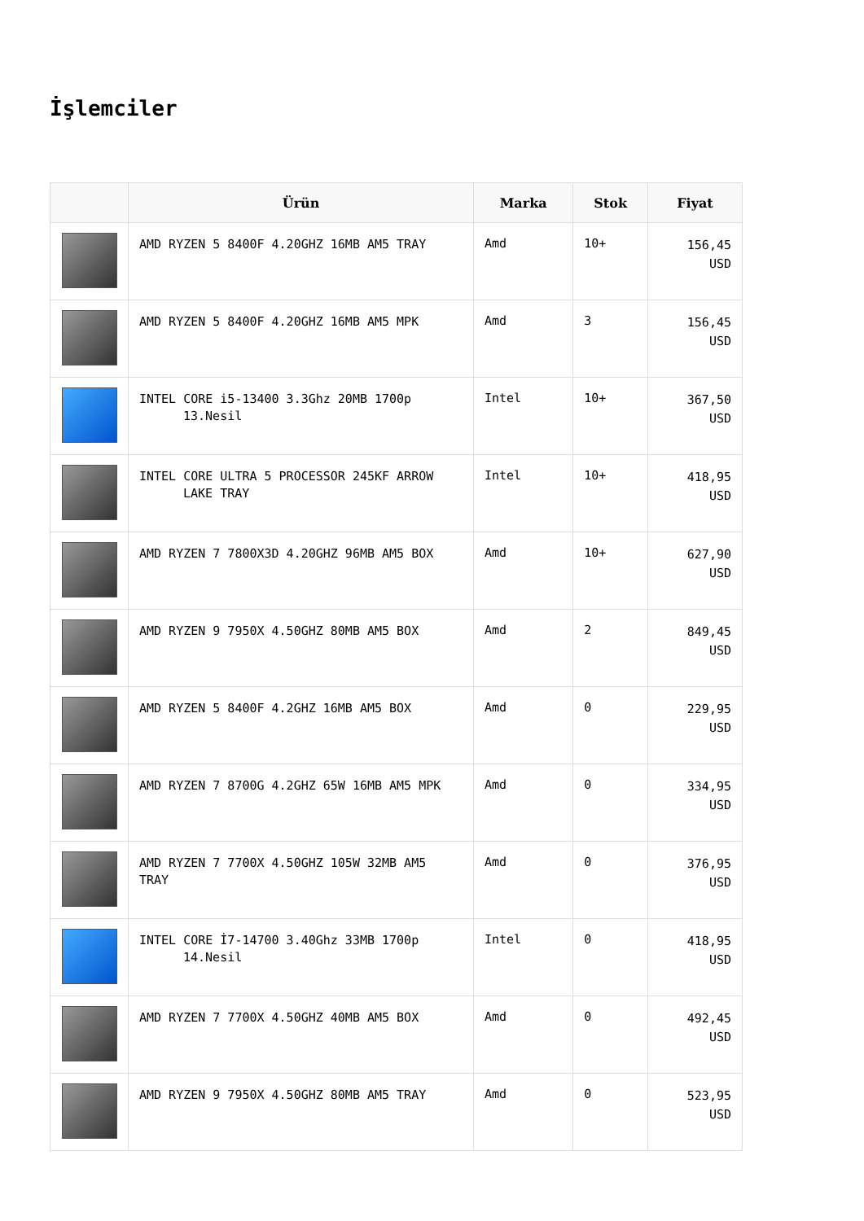İşlemciler
| | Ürün | Marka | Stok | Fiyat |
| --- | --- | --- | --- | --- |
| | AMD RYZEN 5 8400F 4.20GHZ 16MB AM5 TRAY | Amd | 10+ | 156,45 USD |
| | AMD RYZEN 5 8400F 4.20GHZ 16MB AM5 MPK | Amd | 3 | 156,45 USD |
| | INTEL CORE i5-13400 3.3Ghz 20MB 1700p 13.Nesil | Intel | 10+ | 367,50 USD |
| | INTEL CORE ULTRA 5 PROCESSOR 245KF ARROW LAKE TRAY | Intel | 10+ | 418,95 USD |
| | AMD RYZEN 7 7800X3D 4.20GHZ 96MB AM5 BOX | Amd | 10+ | 627,90 USD |
| | AMD RYZEN 9 7950X 4.50GHZ 80MB AM5 BOX | Amd | 2 | 849,45 USD |
| | AMD RYZEN 5 8400F 4.2GHZ 16MB AM5 BOX | Amd | 0 | 229,95 USD |
| | AMD RYZEN 7 8700G 4.2GHZ 65W 16MB AM5 MPK | Amd | 0 | 334,95 USD |
| | AMD RYZEN 7 7700X 4.50GHZ 105W 32MB AM5 TRAY | Amd | 0 | 376,95 USD |
| | INTEL CORE İ7-14700 3.40Ghz 33MB 1700p 14.Nesil | Intel | 0 | 418,95 USD |
| | AMD RYZEN 7 7700X 4.50GHZ 40MB AM5 BOX | Amd | 0 | 492,45 USD |
| | AMD RYZEN 9 7950X 4.50GHZ 80MB AM5 TRAY | Amd | 0 | 523,95 USD |